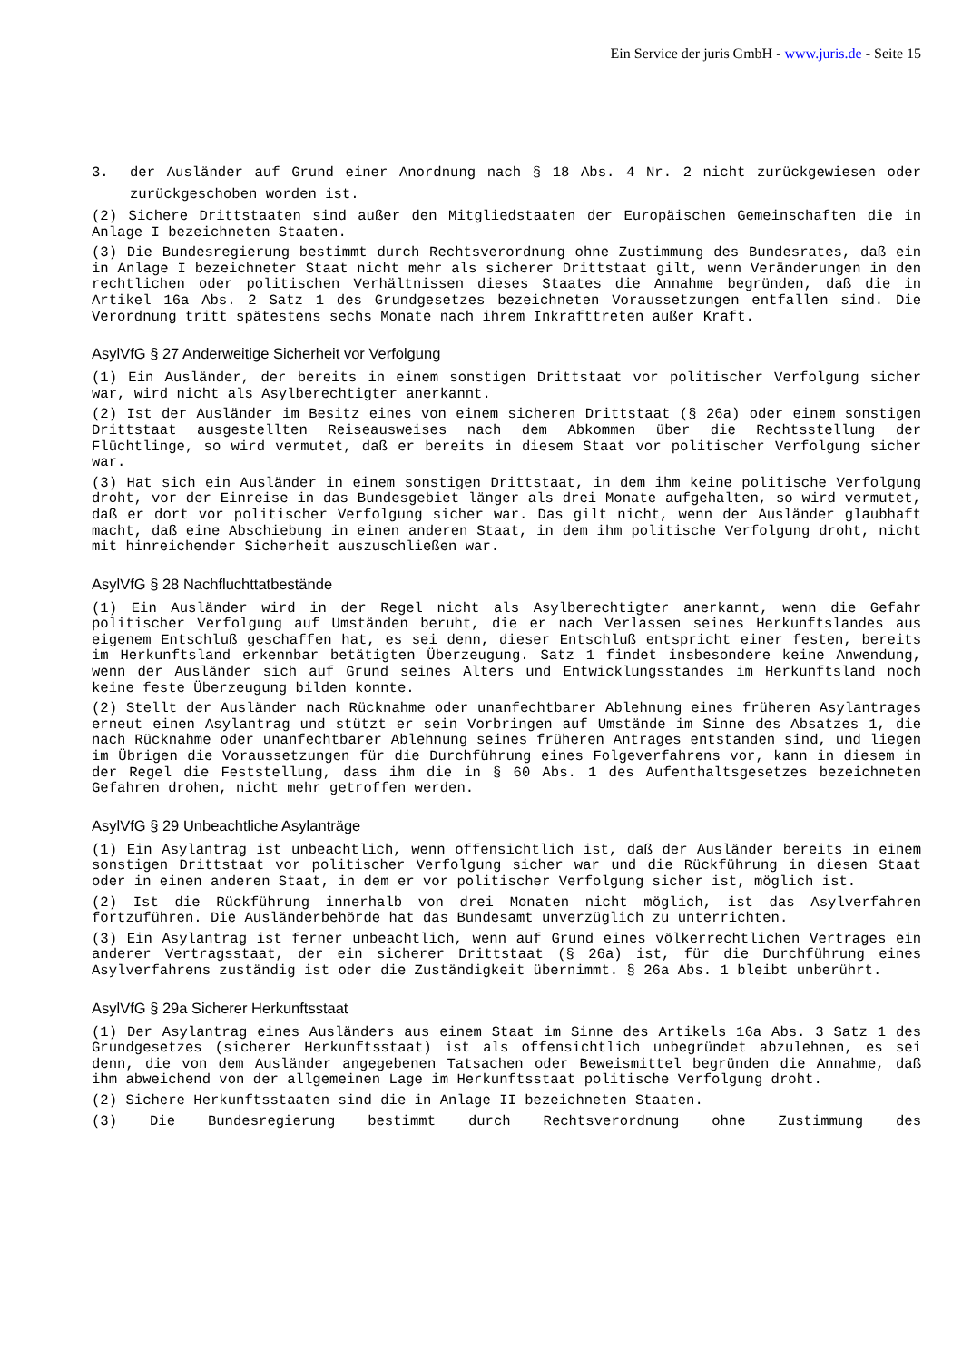Ein Service der juris GmbH - www.juris.de - Seite 15
3. der Ausländer auf Grund einer Anordnung nach § 18 Abs. 4 Nr. 2 nicht zurückgewiesen oder zurückgeschoben worden ist.
(2) Sichere Drittstaaten sind außer den Mitgliedstaaten der Europäischen Gemeinschaften die in Anlage I bezeichneten Staaten.
(3) Die Bundesregierung bestimmt durch Rechtsverordnung ohne Zustimmung des Bundesrates, daß ein in Anlage I bezeichneter Staat nicht mehr als sicherer Drittstaat gilt, wenn Veränderungen in den rechtlichen oder politischen Verhältnissen dieses Staates die Annahme begründen, daß die in Artikel 16a Abs. 2 Satz 1 des Grundgesetzes bezeichneten Voraussetzungen entfallen sind. Die Verordnung tritt spätestens sechs Monate nach ihrem Inkrafttreten außer Kraft.
AsylVfG § 27 Anderweitige Sicherheit vor Verfolgung
(1) Ein Ausländer, der bereits in einem sonstigen Drittstaat vor politischer Verfolgung sicher war, wird nicht als Asylberechtigter anerkannt.
(2) Ist der Ausländer im Besitz eines von einem sicheren Drittstaat (§ 26a) oder einem sonstigen Drittstaat ausgestellten Reiseausweises nach dem Abkommen über die Rechtsstellung der Flüchtlinge, so wird vermutet, daß er bereits in diesem Staat vor politischer Verfolgung sicher war.
(3) Hat sich ein Ausländer in einem sonstigen Drittstaat, in dem ihm keine politische Verfolgung droht, vor der Einreise in das Bundesgebiet länger als drei Monate aufgehalten, so wird vermutet, daß er dort vor politischer Verfolgung sicher war. Das gilt nicht, wenn der Ausländer glaubhaft macht, daß eine Abschiebung in einen anderen Staat, in dem ihm politische Verfolgung droht, nicht mit hinreichender Sicherheit auszuschließen war.
AsylVfG § 28 Nachfluchttatbestände
(1) Ein Ausländer wird in der Regel nicht als Asylberechtigter anerkannt, wenn die Gefahr politischer Verfolgung auf Umständen beruht, die er nach Verlassen seines Herkunftslandes aus eigenem Entschluß geschaffen hat, es sei denn, dieser Entschluß entspricht einer festen, bereits im Herkunftsland erkennbar betätigten Überzeugung. Satz 1 findet insbesondere keine Anwendung, wenn der Ausländer sich auf Grund seines Alters und Entwicklungsstandes im Herkunftsland noch keine feste Überzeugung bilden konnte.
(2) Stellt der Ausländer nach Rücknahme oder unanfechtbarer Ablehnung eines früheren Asylantrages erneut einen Asylantrag und stützt er sein Vorbringen auf Umstände im Sinne des Absatzes 1, die nach Rücknahme oder unanfechtbarer Ablehnung seines früheren Antrages entstanden sind, und liegen im Übrigen die Voraussetzungen für die Durchführung eines Folgeverfahrens vor, kann in diesem in der Regel die Feststellung, dass ihm die in § 60 Abs. 1 des Aufenthaltsgesetzes bezeichneten Gefahren drohen, nicht mehr getroffen werden.
AsylVfG § 29 Unbeachtliche Asylanträge
(1) Ein Asylantrag ist unbeachtlich, wenn offensichtlich ist, daß der Ausländer bereits in einem sonstigen Drittstaat vor politischer Verfolgung sicher war und die Rückführung in diesen Staat oder in einen anderen Staat, in dem er vor politischer Verfolgung sicher ist, möglich ist.
(2) Ist die Rückführung innerhalb von drei Monaten nicht möglich, ist das Asylverfahren fortzuführen. Die Ausländerbehörde hat das Bundesamt unverzüglich zu unterrichten.
(3) Ein Asylantrag ist ferner unbeachtlich, wenn auf Grund eines völkerrechtlichen Vertrages ein anderer Vertragsstaat, der ein sicherer Drittstaat (§ 26a) ist, für die Durchführung eines Asylverfahrens zuständig ist oder die Zuständigkeit übernimmt. § 26a Abs. 1 bleibt unberührt.
AsylVfG § 29a Sicherer Herkunftsstaat
(1) Der Asylantrag eines Ausländers aus einem Staat im Sinne des Artikels 16a Abs. 3 Satz 1 des Grundgesetzes (sicherer Herkunftsstaat) ist als offensichtlich unbegründet abzulehnen, es sei denn, die von dem Ausländer angegebenen Tatsachen oder Beweismittel begründen die Annahme, daß ihm abweichend von der allgemeinen Lage im Herkunftsstaat politische Verfolgung droht.
(2) Sichere Herkunftsstaaten sind die in Anlage II bezeichneten Staaten.
(3) Die Bundesregierung bestimmt durch Rechtsverordnung ohne Zustimmung des